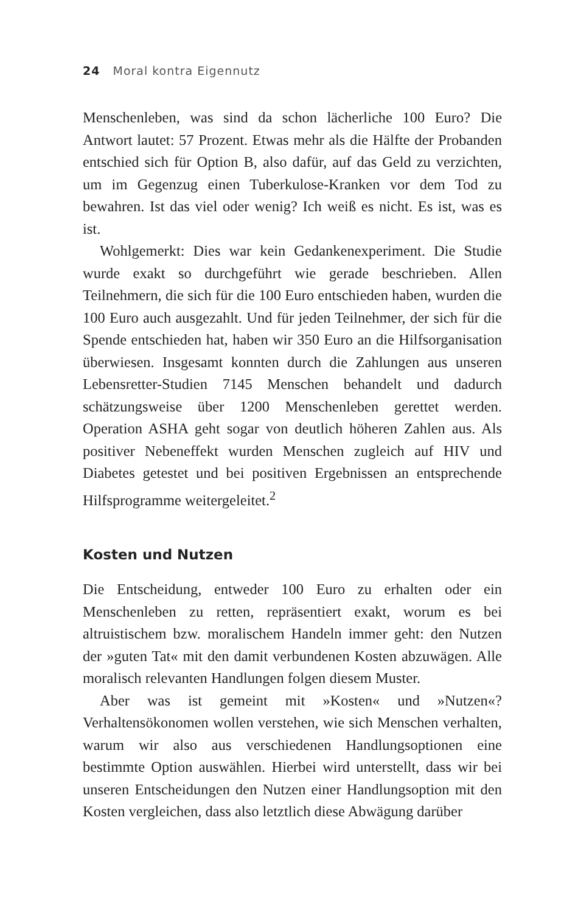24 Moral kontra Eigennutz
Menschenleben, was sind da schon lächerliche 100 Euro? Die Antwort lautet: 57 Prozent. Etwas mehr als die Hälfte der Probanden entschied sich für Option B, also dafür, auf das Geld zu verzichten, um im Gegenzug einen Tuberkulose-Kranken vor dem Tod zu bewahren. Ist das viel oder wenig? Ich weiß es nicht. Es ist, was es ist.
Wohlgemerkt: Dies war kein Gedankenexperiment. Die Studie wurde exakt so durchgeführt wie gerade beschrieben. Allen Teilnehmern, die sich für die 100 Euro entschieden haben, wurden die 100 Euro auch ausgezahlt. Und für jeden Teilnehmer, der sich für die Spende entschieden hat, haben wir 350 Euro an die Hilfsorganisation überwiesen. Insgesamt konnten durch die Zahlungen aus unseren Lebensretter-Studien 7145 Menschen behandelt und dadurch schätzungsweise über 1200 Menschenleben gerettet werden. Operation ASHA geht sogar von deutlich höheren Zahlen aus. Als positiver Nebeneffekt wurden Menschen zugleich auf HIV und Diabetes getestet und bei positiven Ergebnissen an entsprechende Hilfsprogramme weitergeleitet.<sup>2</sup>
Kosten und Nutzen
Die Entscheidung, entweder 100 Euro zu erhalten oder ein Menschenleben zu retten, repräsentiert exakt, worum es bei altruistischem bzw. moralischem Handeln immer geht: den Nutzen der »guten Tat« mit den damit verbundenen Kosten abzuwägen. Alle moralisch relevanten Handlungen folgen diesem Muster.
Aber was ist gemeint mit »Kosten« und »Nutzen«? Verhaltensökonomen wollen verstehen, wie sich Menschen verhalten, warum wir also aus verschiedenen Handlungsoptionen eine bestimmte Option auswählen. Hierbei wird unterstellt, dass wir bei unseren Entscheidungen den Nutzen einer Handlungsoption mit den Kosten vergleichen, dass also letztlich diese Abwägung darüber